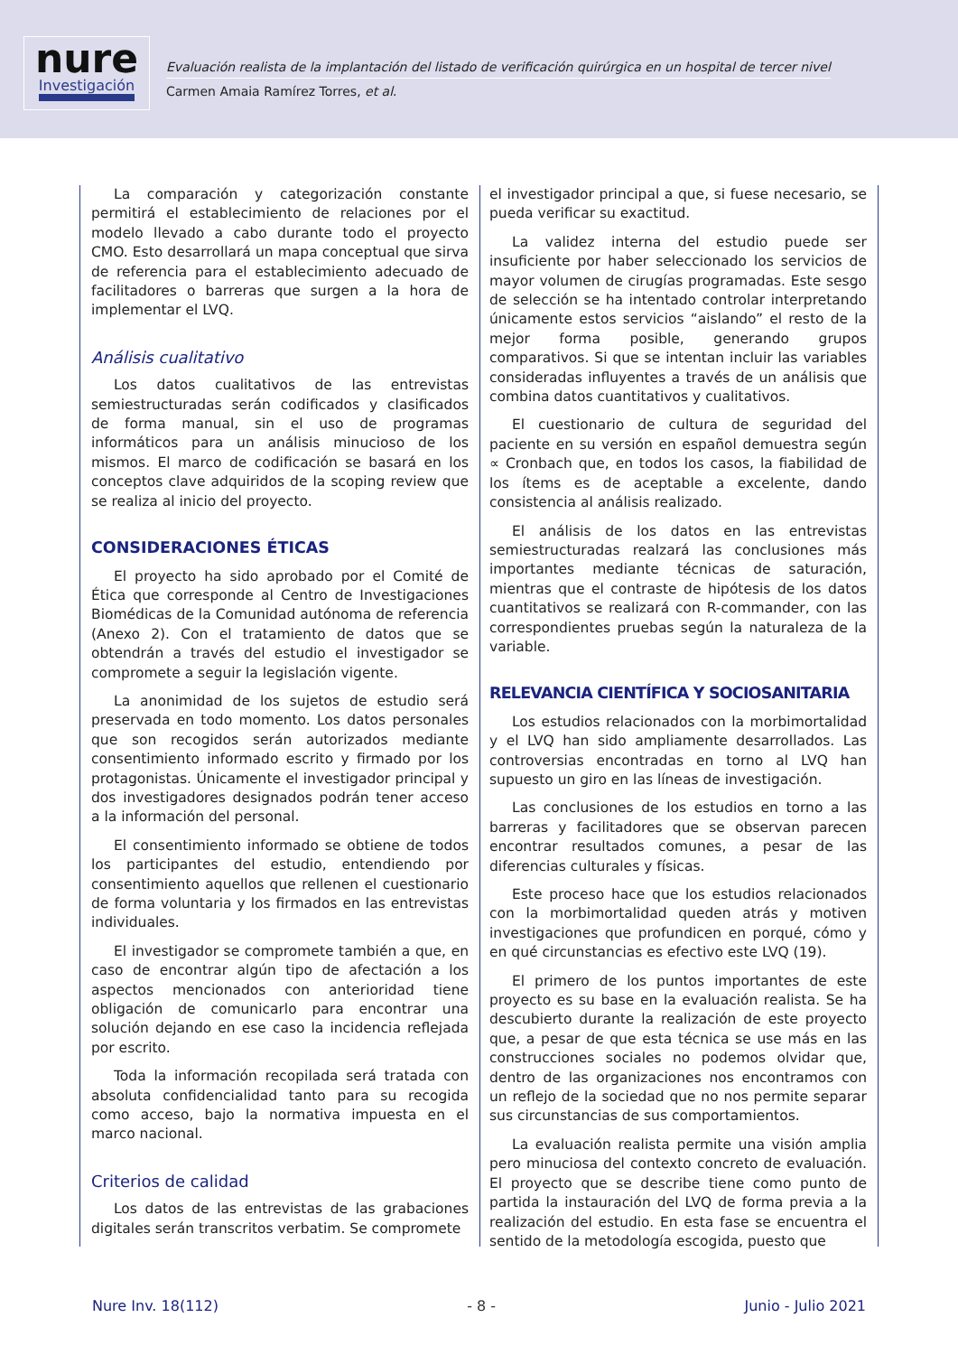nure
Investigación
Evaluación realista de la implantación del listado de verificación quirúrgica en un hospital de tercer nivel
Carmen Amaia Ramírez Torres, et al.
La comparación y categorización constante permitirá el establecimiento de relaciones por el modelo llevado a cabo durante todo el proyecto CMO. Esto desarrollará un mapa conceptual que sirva de referencia para el establecimiento adecuado de facilitadores o barreras que surgen a la hora de implementar el LVQ.
Análisis cualitativo
Los datos cualitativos de las entrevistas semiestructuradas serán codificados y clasificados de forma manual, sin el uso de programas informáticos para un análisis minucioso de los mismos. El marco de codificación se basará en los conceptos clave adquiridos de la scoping review que se realiza al inicio del proyecto.
CONSIDERACIONES ÉTICAS
El proyecto ha sido aprobado por el Comité de Ética que corresponde al Centro de Investigaciones Biomédicas de la Comunidad autónoma de referencia (Anexo 2). Con el tratamiento de datos que se obtendrán a través del estudio el investigador se compromete a seguir la legislación vigente.
La anonimidad de los sujetos de estudio será preservada en todo momento. Los datos personales que son recogidos serán autorizados mediante consentimiento informado escrito y firmado por los protagonistas. Únicamente el investigador principal y dos investigadores designados podrán tener acceso a la información del personal.
El consentimiento informado se obtiene de todos los participantes del estudio, entendiendo por consentimiento aquellos que rellenen el cuestionario de forma voluntaria y los firmados en las entrevistas individuales.
El investigador se compromete también a que, en caso de encontrar algún tipo de afectación a los aspectos mencionados con anterioridad tiene obligación de comunicarlo para encontrar una solución dejando en ese caso la incidencia reflejada por escrito.
Toda la información recopilada será tratada con absoluta confidencialidad tanto para su recogida como acceso, bajo la normativa impuesta en el marco nacional.
Criterios de calidad
Los datos de las entrevistas de las grabaciones digitales serán transcritos verbatim. Se compromete
el investigador principal a que, si fuese necesario, se pueda verificar su exactitud.
La validez interna del estudio puede ser insuficiente por haber seleccionado los servicios de mayor volumen de cirugías programadas. Este sesgo de selección se ha intentado controlar interpretando únicamente estos servicios “aislando” el resto de la mejor forma posible, generando grupos comparativos. Si que se intentan incluir las variables consideradas influyentes a través de un análisis que combina datos cuantitativos y cualitativos.
El cuestionario de cultura de seguridad del paciente en su versión en español demuestra según ∝ Cronbach que, en todos los casos, la fiabilidad de los ítems es de aceptable a excelente, dando consistencia al análisis realizado.
El análisis de los datos en las entrevistas semiestructuradas realzará las conclusiones más importantes mediante técnicas de saturación, mientras que el contraste de hipótesis de los datos cuantitativos se realizará con R-commander, con las correspondientes pruebas según la naturaleza de la variable.
RELEVANCIA CIENTÍFICA Y SOCIOSANITARIA
Los estudios relacionados con la morbimortalidad y el LVQ han sido ampliamente desarrollados. Las controversias encontradas en torno al LVQ han supuesto un giro en las líneas de investigación.
Las conclusiones de los estudios en torno a las barreras y facilitadores que se observan parecen encontrar resultados comunes, a pesar de las diferencias culturales y físicas.
Este proceso hace que los estudios relacionados con la morbimortalidad queden atrás y motiven investigaciones que profundicen en porqué, cómo y en qué circunstancias es efectivo este LVQ (19).
El primero de los puntos importantes de este proyecto es su base en la evaluación realista. Se ha descubierto durante la realización de este proyecto que, a pesar de que esta técnica se use más en las construcciones sociales no podemos olvidar que, dentro de las organizaciones nos encontramos con un reflejo de la sociedad que no nos permite separar sus circunstancias de sus comportamientos.
La evaluación realista permite una visión amplia pero minuciosa del contexto concreto de evaluación. El proyecto que se describe tiene como punto de partida la instauración del LVQ de forma previa a la realización del estudio. En esta fase se encuentra el sentido de la metodología escogida, puesto que
Nure Inv. 18(112) - 8 - Junio - Julio 2021